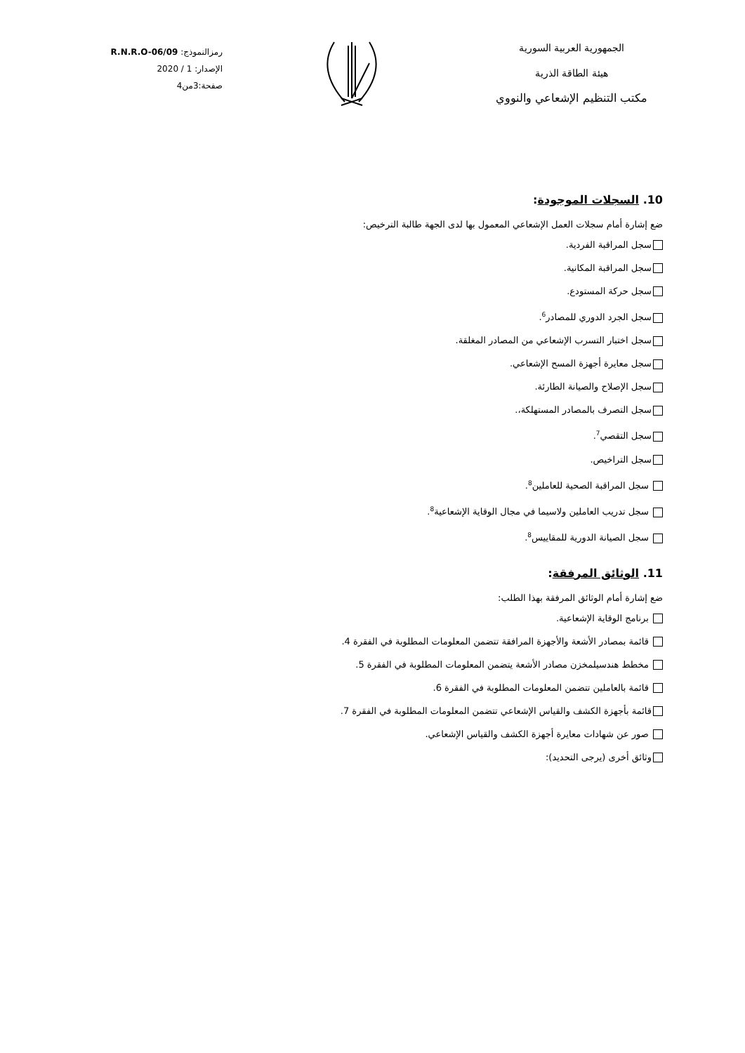الجمهورية العربية السورية
هيئة الطاقة الذرية
مكتب التنظيم الإشعاعي والنووي
رمزالنموذج: R.N.R.O-06/09
الإصدار: 1 / 2020
صفحة:3من4
10. السجلات الموجودة:
ضع إشارة أمام سجلات العمل الإشعاعي المعمول بها لدى الجهة طالبة الترخيص:
سجل المراقبة الفردية.
سجل المراقبة المكانية.
سجل حركة المستودع.
سجل الجرد الدوري للمصادر<sup>6</sup>.
سجل اختبار التسرب الإشعاعي من المصادر المغلقة.
سجل معايرة أجهزة المسح الإشعاعي.
سجل الإصلاح والصيانة الطارئة.
سجل التصرف بالمصادر المستهلكة،.
سجل التقصي<sup>7</sup>.
سجل التراخيص.
سجل المراقبة الصحية للعاملين<sup>8</sup>.
سجل تدريب العاملين ولاسيما في مجال الوقاية الإشعاعية<sup>8</sup>.
سجل الصيانة الدورية للمقاييس<sup>8</sup>.
11. الوثائق المرفقة:
ضع إشارة أمام الوثائق المرفقة بهذا الطلب:
برنامج الوقاية الإشعاعية.
قائمة بمصادر الأشعة والأجهزة المرافقة تتضمن المعلومات المطلوبة في الفقرة 4.
مخطط هندسيلمخزن مصادر الأشعة يتضمن المعلومات المطلوبة في الفقرة 5.
قائمة بالعاملين تتضمن المعلومات المطلوبة في الفقرة 6.
قائمة بأجهزة الكشف والقياس الإشعاعي تتضمن المعلومات المطلوبة في الفقرة 7.
صور عن شهادات معايرة أجهزة الكشف والقياس الإشعاعي.
وثائق أخرى (يرجى التحديد):